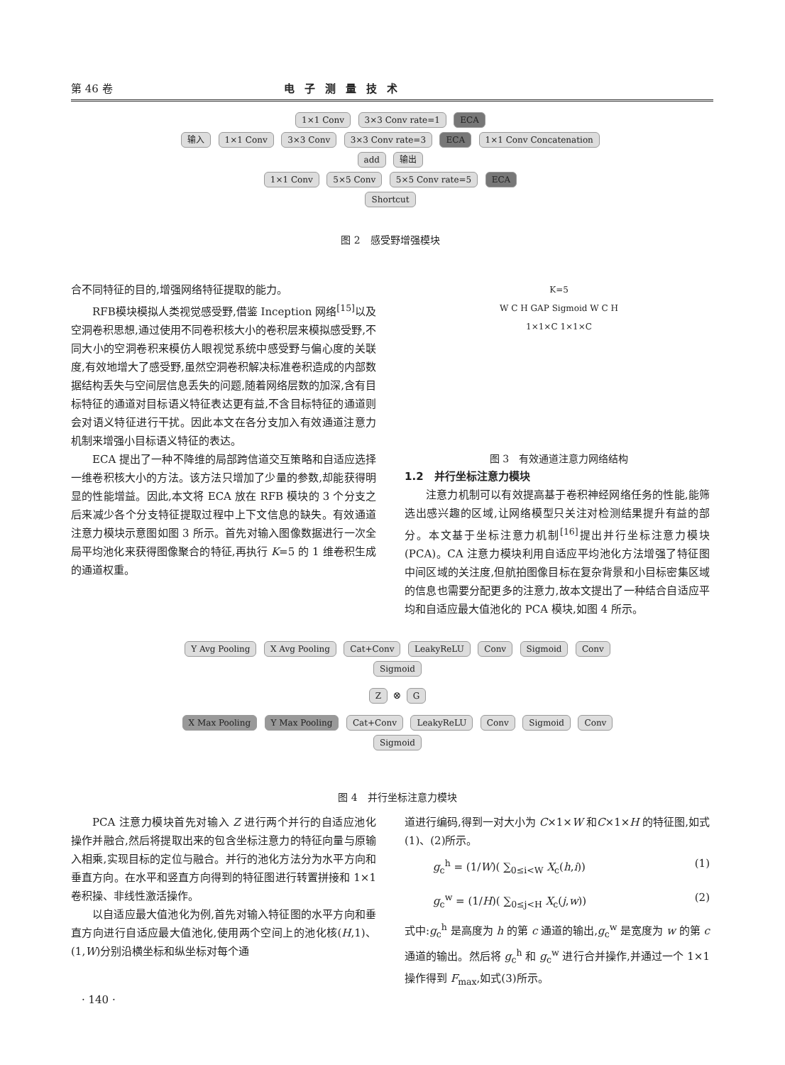第 46 卷 电子测量技术
1×1 Conv 3×3 Conv rate=1 ECA
输入 1×1 Conv 3×3 Conv 3×3 Conv rate=3 ECA 1×1 Conv Concatenation add 输出
1×1 Conv 5×5 Conv 5×5 Conv rate=5 ECA
Shortcut
图 2　感受野增强模块
合不同特征的目的,增强网络特征提取的能力。
RFB模块模拟人类视觉感受野,借鉴 Inception 网络<sup>[15]</sup>以及空洞卷积思想,通过使用不同卷积核大小的卷积层来模拟感受野,不同大小的空洞卷积来模仿人眼视觉系统中感受野与偏心度的关联度,有效地增大了感受野,虽然空洞卷积解决标准卷积造成的内部数据结构丢失与空间层信息丢失的问题,随着网络层数的加深,含有目标特征的通道对目标语义特征表达更有益,不含目标特征的通道则会对语义特征进行干扰。因此本文在各分支加入有效通道注意力机制来增强小目标语义特征的表达。
ECA 提出了一种不降维的局部跨信道交互策略和自适应选择一维卷积核大小的方法。该方法只增加了少量的参数,却能获得明显的性能增益。因此,本文将 ECA 放在 RFB 模块的 3 个分支之后来减少各个分支特征提取过程中上下文信息的缺失。有效通道注意力模块示意图如图 3 所示。首先对输入图像数据进行一次全局平均池化来获得图像聚合的特征,再执行 K=5 的 1 维卷积生成的通道权重。
K=5
W C H GAP Sigmoid W C H
1×1×C 1×1×C
图 3　有效通道注意力网络结构
1.2　并行坐标注意力模块
注意力机制可以有效提高基于卷积神经网络任务的性能,能筛选出感兴趣的区域,让网络模型只关注对检测结果提升有益的部分。本文基于坐标注意力机制<sup>[16]</sup>提出并行坐标注意力模块(PCA)。CA 注意力模块利用自适应平均池化方法增强了特征图中间区域的关注度,但航拍图像目标在复杂背景和小目标密集区域的信息也需要分配更多的注意力,故本文提出了一种结合自适应平均和自适应最大值池化的 PCA 模块,如图 4 所示。
Y Avg Pooling X Avg Pooling Cat+Conv LeakyReLU Conv Sigmoid Conv Sigmoid
Z ⊗ G
X Max Pooling Y Max Pooling Cat+Conv LeakyReLU Conv Sigmoid Conv Sigmoid
图 4　并行坐标注意力模块
PCA 注意力模块首先对输入 Z 进行两个并行的自适应池化操作并融合,然后将提取出来的包含坐标注意力的特征向量与原输入相乘,实现目标的定位与融合。并行的池化方法分为水平方向和垂直方向。在水平和竖直方向得到的特征图进行转置拼接和 1×1 卷积操、非线性激活操作。
以自适应最大值池化为例,首先对输入特征图的水平方向和垂直方向进行自适应最大值池化,使用两个空间上的池化核(H,1)、(1,W)分别沿横坐标和纵坐标对每个通
道进行编码,得到一对大小为 C×1×W 和C×1×H 的特征图,如式(1)、(2)所示。
g<sub>c</sub><sup>h</sup> = (1/W)( ∑<sub>0≤i<W</sub> X<sub>c</sub>(h,i)) (1)
g<sub>c</sub><sup>w</sup> = (1/H)( ∑<sub>0≤j<H</sub> X<sub>c</sub>(j,w)) (2)
式中:g<sub>c</sub><sup>h</sup> 是高度为 h 的第 c 通道的输出,g<sub>c</sub><sup>w</sup> 是宽度为 w 的第 c 通道的输出。然后将 g<sub>c</sub><sup>h</sup> 和 g<sub>c</sub><sup>w</sup> 进行合并操作,并通过一个 1×1 操作得到 F<sub>max</sub>,如式(3)所示。
· 140 ·